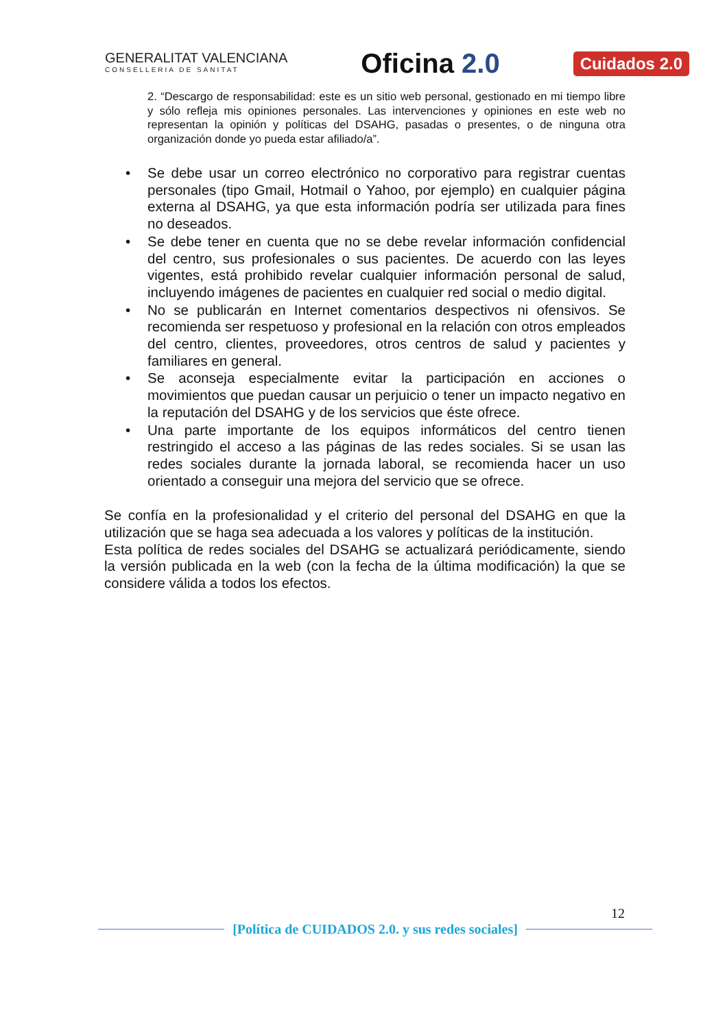GENERALITAT VALENCIANA
CONSELLERIA DE SANITAT
Oficina 2.0
Cuidados 2.0
2. “Descargo de responsabilidad: este es un sitio web personal, gestionado en mi tiempo libre y sólo refleja mis opiniones personales. Las intervenciones y opiniones en este web no representan la opinión y políticas del DSAHG, pasadas o presentes, o de ninguna otra organización donde yo pueda estar afiliado/a”.
• Se debe usar un correo electrónico no corporativo para registrar cuentas personales (tipo Gmail, Hotmail o Yahoo, por ejemplo) en cualquier página externa al DSAHG, ya que esta información podría ser utilizada para fines no deseados.
• Se debe tener en cuenta que no se debe revelar información confidencial del centro, sus profesionales o sus pacientes. De acuerdo con las leyes vigentes, está prohibido revelar cualquier información personal de salud, incluyendo imágenes de pacientes en cualquier red social o medio digital.
• No se publicarán en Internet comentarios despectivos ni ofensivos. Se recomienda ser respetuoso y profesional en la relación con otros empleados del centro, clientes, proveedores, otros centros de salud y pacientes y familiares en general.
• Se aconseja especialmente evitar la participación en acciones o movimientos que puedan causar un perjuicio o tener un impacto negativo en la reputación del DSAHG y de los servicios que éste ofrece.
• Una parte importante de los equipos informáticos del centro tienen restringido el acceso a las páginas de las redes sociales. Si se usan las redes sociales durante la jornada laboral, se recomienda hacer un uso orientado a conseguir una mejora del servicio que se ofrece.
Se confía en la profesionalidad y el criterio del personal del DSAHG en que la utilización que se haga sea adecuada a los valores y políticas de la institución.
Esta política de redes sociales del DSAHG se actualizará periódicamente, siendo la versión publicada en la web (con la fecha de la última modificación) la que se considere válida a todos los efectos.
12
[Política de CUIDADOS 2.0. y sus redes sociales]